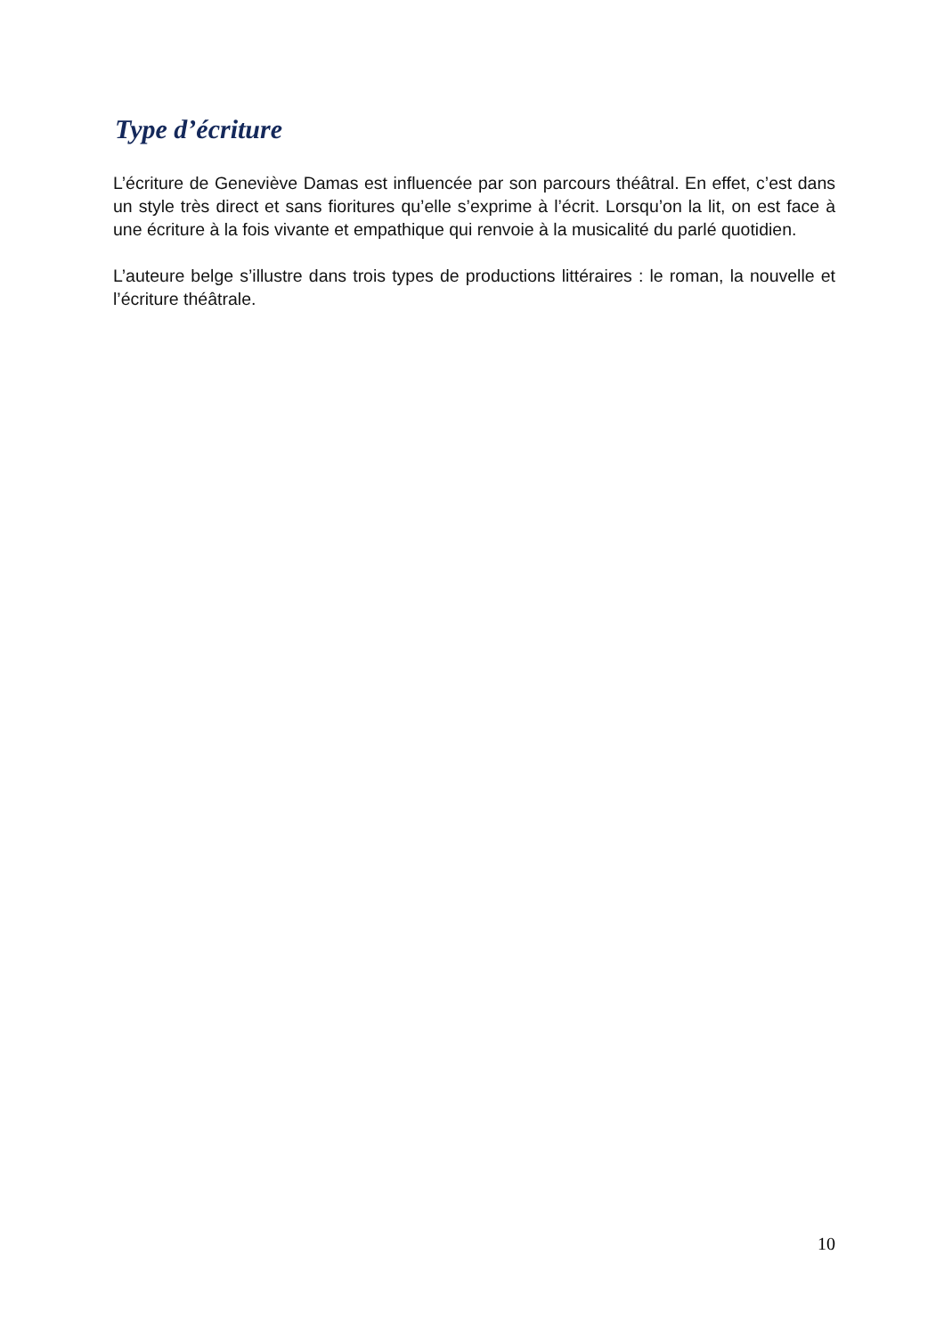Type d’écriture
L’écriture de Geneviève Damas est influencée par son parcours théâtral. En effet, c’est dans un style très direct et sans fioritures qu’elle s’exprime à l’écrit. Lorsqu’on la lit, on est face à une écriture à la fois vivante et empathique qui renvoie à la musicalité du parlé quotidien.
L’auteure belge s’illustre dans trois types de productions littéraires : le roman, la nouvelle et l’écriture théâtrale.
10